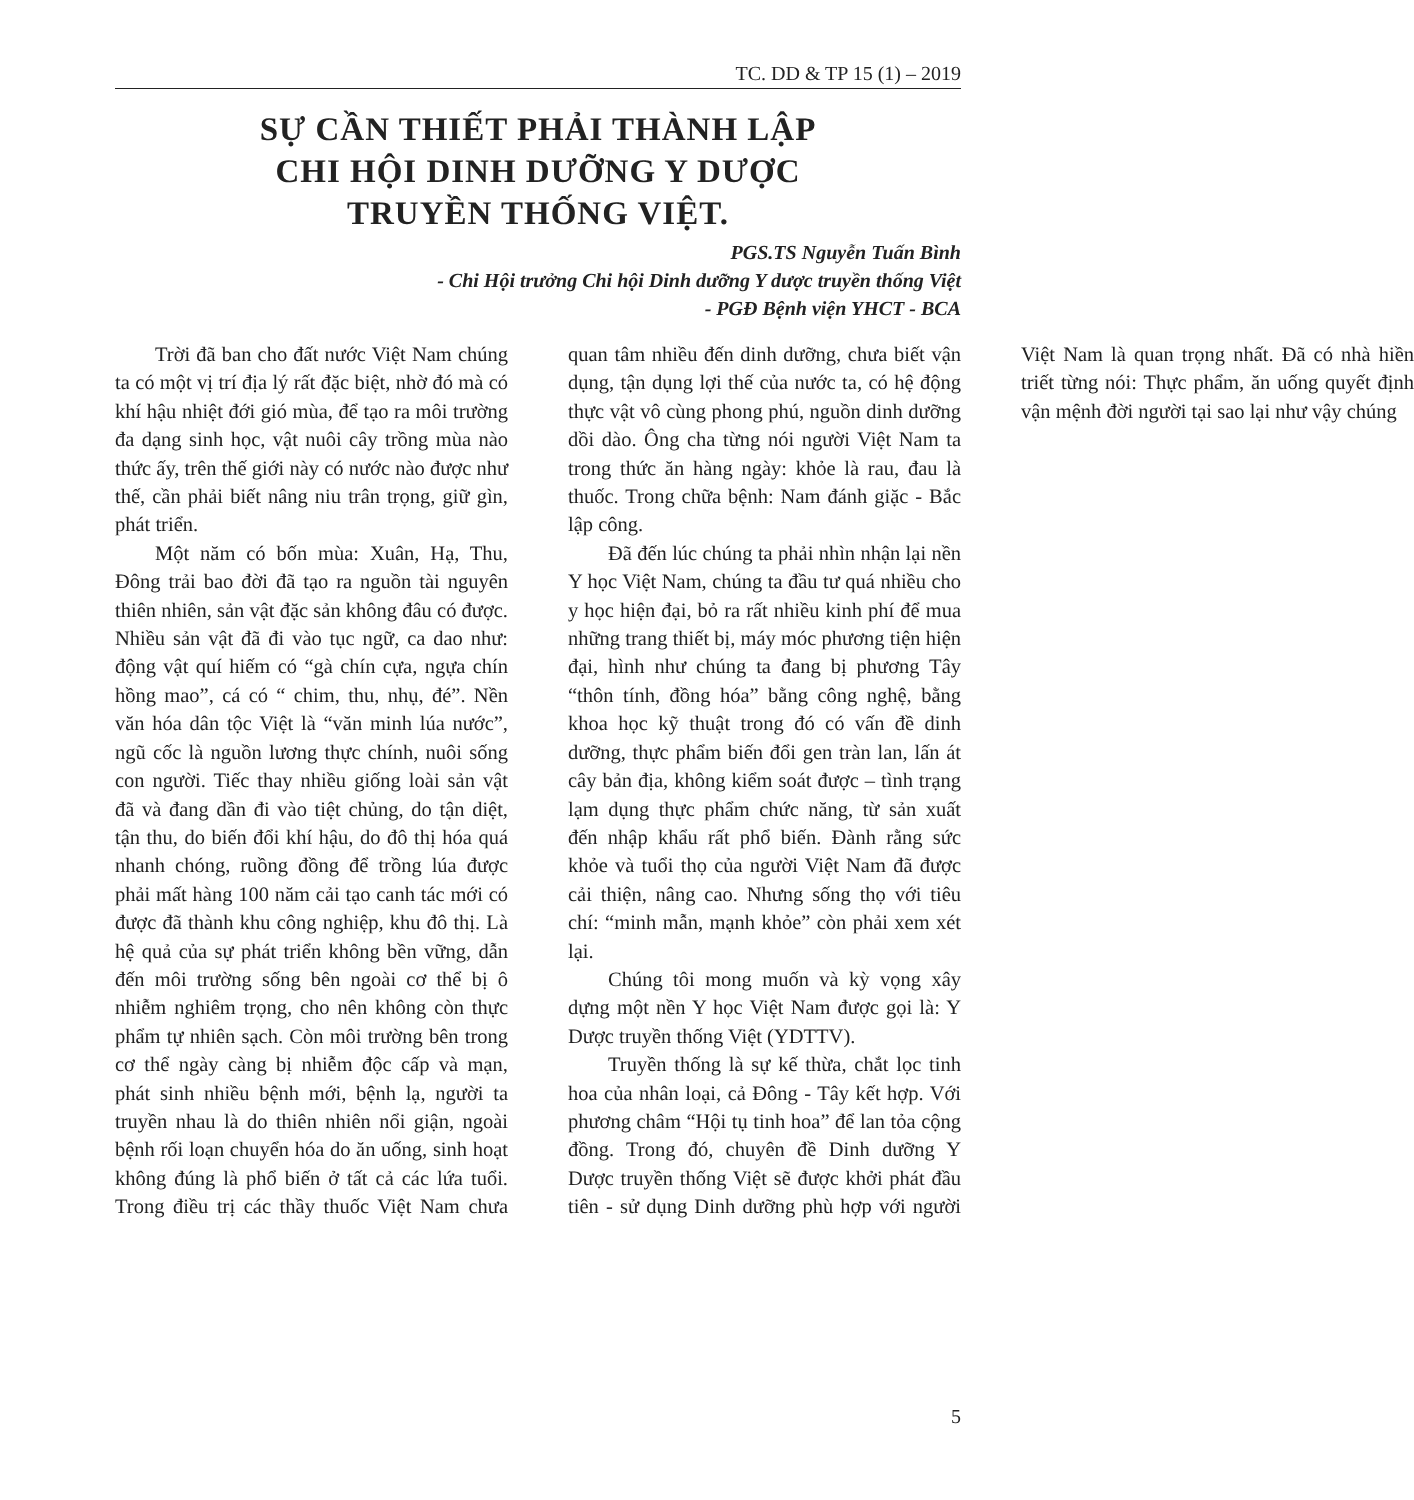TC. DD & TP 15 (1) – 2019
SỰ CẦN THIẾT PHẢI THÀNH LẬP
CHI HỘI DINH DƯỠNG Y DƯỢC
TRUYỀN THỐNG VIỆT.
PGS.TS Nguyễn Tuấn Bình
- Chi Hội trưởng Chi hội Dinh dưỡng Y dược truyền thống Việt
- PGĐ Bệnh viện YHCT - BCA
Trời đã ban cho đất nước Việt Nam chúng ta có một vị trí địa lý rất đặc biệt, nhờ đó mà có khí hậu nhiệt đới gió mùa, để tạo ra môi trường đa dạng sinh học, vật nuôi cây trồng mùa nào thức ấy, trên thế giới này có nước nào được như thế, cần phải biết nâng niu trân trọng, giữ gìn, phát triển.
Một năm có bốn mùa: Xuân, Hạ, Thu, Đông trải bao đời đã tạo ra nguồn tài nguyên thiên nhiên, sản vật đặc sản không đâu có được. Nhiều sản vật đã đi vào tục ngữ, ca dao như: động vật quí hiếm có “gà chín cựa, ngựa chín hồng mao”, cá có “ chim, thu, nhụ, đé”. Nền văn hóa dân tộc Việt là “văn minh lúa nước”, ngũ cốc là nguồn lương thực chính, nuôi sống con người. Tiếc thay nhiều giống loài sản vật đã và đang dần đi vào tiệt chủng, do tận diệt, tận thu, do biến đổi khí hậu, do đô thị hóa quá nhanh chóng, ruồng đồng để trồng lúa được phải mất hàng 100 năm cải tạo canh tác mới có được đã thành khu công nghiệp, khu đô thị. Là hệ quả của sự phát triển không bền vững, dẫn đến môi trường sống bên ngoài cơ thể bị ô nhiễm nghiêm trọng, cho nên không còn thực phẩm tự nhiên sạch. Còn môi trường bên trong cơ thể ngày càng bị nhiễm độc cấp và mạn, phát sinh nhiều bệnh mới, bệnh lạ, người ta truyền nhau là do thiên nhiên nổi giận, ngoài bệnh rối loạn chuyển hóa do ăn uống, sinh hoạt không đúng là phổ biến ở tất cả các lứa tuổi. Trong điều trị các thầy thuốc Việt Nam chưa quan tâm nhiều đến dinh dưỡng, chưa biết vận dụng, tận dụng lợi thế của nước ta, có hệ động thực vật vô cùng phong phú, nguồn dinh dưỡng dồi dào. Ông cha từng nói người Việt Nam ta trong thức ăn hàng ngày: khỏe là rau, đau là thuốc. Trong chữa bệnh: Nam đánh giặc - Bắc lập công.
Đã đến lúc chúng ta phải nhìn nhận lại nền Y học Việt Nam, chúng ta đầu tư quá nhiều cho y học hiện đại, bỏ ra rất nhiều kinh phí để mua những trang thiết bị, máy móc phương tiện hiện đại, hình như chúng ta đang bị phương Tây “thôn tính, đồng hóa” bằng công nghệ, bằng khoa học kỹ thuật trong đó có vấn đề dinh dưỡng, thực phẩm biến đổi gen tràn lan, lấn át cây bản địa, không kiểm soát được – tình trạng lạm dụng thực phẩm chức năng, từ sản xuất đến nhập khẩu rất phổ biến. Đành rằng sức khỏe và tuổi thọ của người Việt Nam đã được cải thiện, nâng cao. Nhưng sống thọ với tiêu chí: “minh mẫn, mạnh khỏe” còn phải xem xét lại.
Chúng tôi mong muốn và kỳ vọng xây dựng một nền Y học Việt Nam được gọi là: Y Dược truyền thống Việt (YDTTV).
Truyền thống là sự kế thừa, chắt lọc tinh hoa của nhân loại, cả Đông - Tây kết hợp. Với phương châm “Hội tụ tinh hoa” để lan tỏa cộng đồng. Trong đó, chuyên đề Dinh dưỡng Y Dược truyền thống Việt sẽ được khởi phát đầu tiên - sử dụng Dinh dưỡng phù hợp với người Việt Nam là quan trọng nhất. Đã có nhà hiền triết từng nói: Thực phẩm, ăn uống quyết định vận mệnh đời người tại sao lại như vậy chúng
5